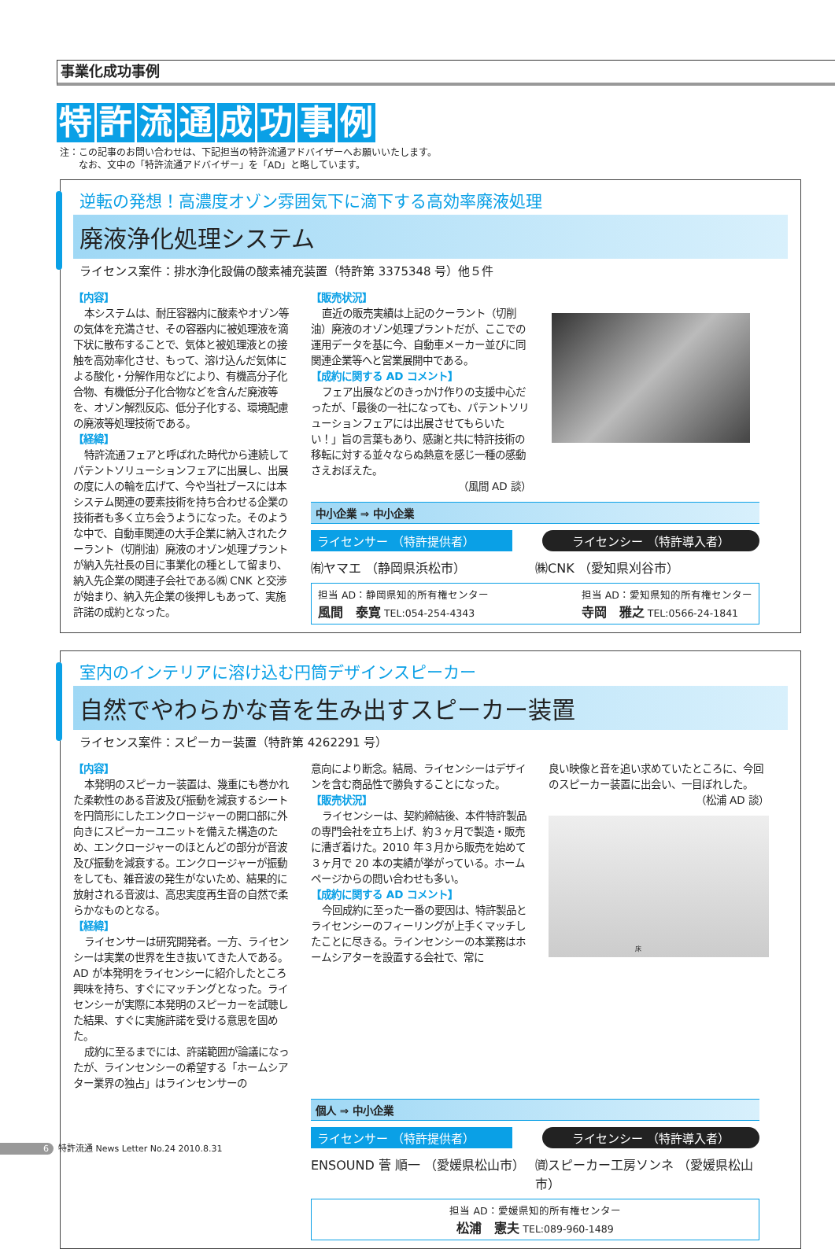事業化成功事例
特許流通成功事例
注：この記事のお問い合わせは、下記担当の特許流通アドバイザーへお願いいたします。
　　なお、文中の「特許流通アドバイザー」を「AD」と略しています。
逆転の発想！高濃度オゾン雰囲気下に滴下する高効率廃液処理
廃液浄化処理システム
ライセンス案件：排水浄化設備の酸素補充装置（特許第 3375348 号）他５件
【内容】
本システムは、耐圧容器内に酸素やオゾン等の気体を充満させ、その容器内に被処理液を滴下状に散布することで、気体と被処理液との接触を高効率化させ、もって、溶け込んだ気体による酸化・分解作用などにより、有機高分子化合物、有機低分子化合物などを含んだ廃液等を、オゾン解烈反応、低分子化する、環境配慮の廃液等処理技術である。
【経緯】
特許流通フェアと呼ばれた時代から連続してパテントソリューションフェアに出展し、出展の度に人の輪を広げて、今や当社ブースには本システム関連の要素技術を持ち合わせる企業の技術者も多く立ち会うようになった。そのような中で、自動車関連の大手企業に納入されたクーラント（切削油）廃液のオゾン処理プラントが納入先社長の目に事業化の種として留まり、納入先企業の関連子会社である㈱ CNK と交渉が始まり、納入先企業の後押しもあって、実施許諾の成約となった。
【販売状況】
直近の販売実績は上記のクーラント（切削油）廃液のオゾン処理プラントだが、ここでの運用データを基に今、自動車メーカー並びに同関連企業等へと営業展開中である。
【成約に関する AD コメント】
フェア出展などのきっかけ作りの支援中心だったが、「最後の一社になっても、パテントソリューションフェアには出展させてもらいたい！」旨の言葉もあり、感謝と共に特許技術の移転に対する並々ならぬ熱意を感じ一種の感動さえおぼえた。
（風間 AD 談）
中小企業 ⇒ 中小企業
ライセンサー （特許提供者） ライセンシー （特許導入者）
㈲ヤマエ （静岡県浜松市） ㈱CNK （愛知県刈谷市）
担当 AD：静岡県知的所有権センター
風間　泰寛 TEL:054-254-4343
担当 AD：愛知県知的所有権センター
寺岡　雅之 TEL:0566-24-1841
室内のインテリアに溶け込む円筒デザインスピーカー
自然でやわらかな音を生み出すスピーカー装置
ライセンス案件：スピーカー装置（特許第 4262291 号）
【内容】
本発明のスピーカー装置は、幾重にも巻かれた柔軟性のある音波及び振動を減衰するシートを円筒形にしたエンクロージャーの開口部に外向きにスピーカーユニットを備えた構造のため、エンクロージャーのほとんどの部分が音波及び振動を減衰する。エンクロージャーが振動をしても、雑音波の発生がないため、結果的に放射される音波は、高忠実度再生音の自然で柔らかなものとなる。
【経緯】
ライセンサーは研究開発者。一方、ライセンシーは実業の世界を生き抜いてきた人である。AD が本発明をライセンシーに紹介したところ興味を持ち、すぐにマッチングとなった。ライセンシーが実際に本発明のスピーカーを試聴した結果、すぐに実施許諾を受ける意思を固めた。
成約に至るまでには、許諾範囲が論議になったが、ラインセンシーの希望する「ホームシアター業界の独占」はラインセンサーの
意向により断念。結局、ライセンシーはデザインを含む商品性で勝負することになった。
【販売状況】
ライセンシーは、契約締結後、本件特許製品の専門会社を立ち上げ、約３ヶ月で製造・販売に漕ぎ着けた。2010 年３月から販売を始めて３ヶ月で 20 本の実績が挙がっている。ホームページからの問い合わせも多い。
【成約に関する AD コメント】
今回成約に至った一番の要因は、特許製品とライセンシーのフィーリングが上手くマッチしたことに尽きる。ラインセンシーの本業務はホームシアターを設置する会社で、常に
良い映像と音を追い求めていたところに、今回のスピーカー装置に出会い、一目ぼれした。
（松浦 AD 談）
床
個人 ⇒ 中小企業
ライセンサー （特許提供者） ライセンシー （特許導入者）
ENSOUND 菅 順一 （愛媛県松山市） ㈾スピーカー工房ソンネ （愛媛県松山市）
担当 AD：愛媛県知的所有権センター
松浦　憲夫 TEL:089-960-1489
6 特許流通 News Letter No.24 2010.8.31